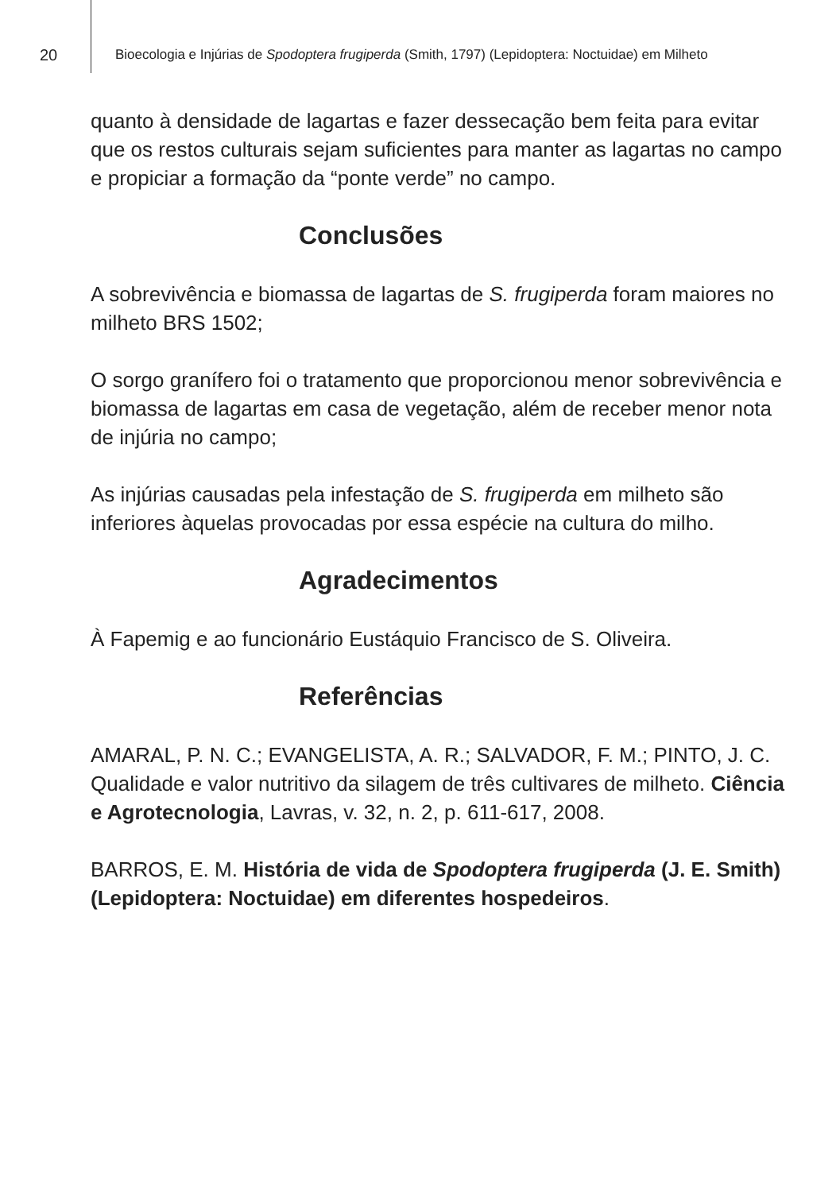20
Bioecologia e Injúrias de Spodoptera frugiperda (Smith, 1797) (Lepidoptera: Noctuidae) em Milheto
quanto à densidade de lagartas e fazer dessecação bem feita para evitar que os restos culturais sejam suficientes para manter as lagartas no campo e propiciar a formação da “ponte verde” no campo.
Conclusões
A sobrevivência e biomassa de lagartas de S. frugiperda foram maiores no milheto BRS 1502;
O sorgo granífero foi o tratamento que proporcionou menor sobrevivência e biomassa de lagartas em casa de vegetação, além de receber menor nota de injúria no campo;
As injúrias causadas pela infestação de S. frugiperda em milheto são inferiores àquelas provocadas por essa espécie na cultura do milho.
Agradecimentos
À Fapemig e ao funcionário Eustáquio Francisco de S. Oliveira.
Referências
AMARAL, P. N. C.; EVANGELISTA, A. R.; SALVADOR, F. M.; PINTO, J. C. Qualidade e valor nutritivo da silagem de três cultivares de milheto. Ciência e Agrotecnologia, Lavras, v. 32, n. 2, p. 611-617, 2008.
BARROS, E. M. História de vida de Spodoptera frugiperda (J. E. Smith) (Lepidoptera: Noctuidae) em diferentes hospedeiros.